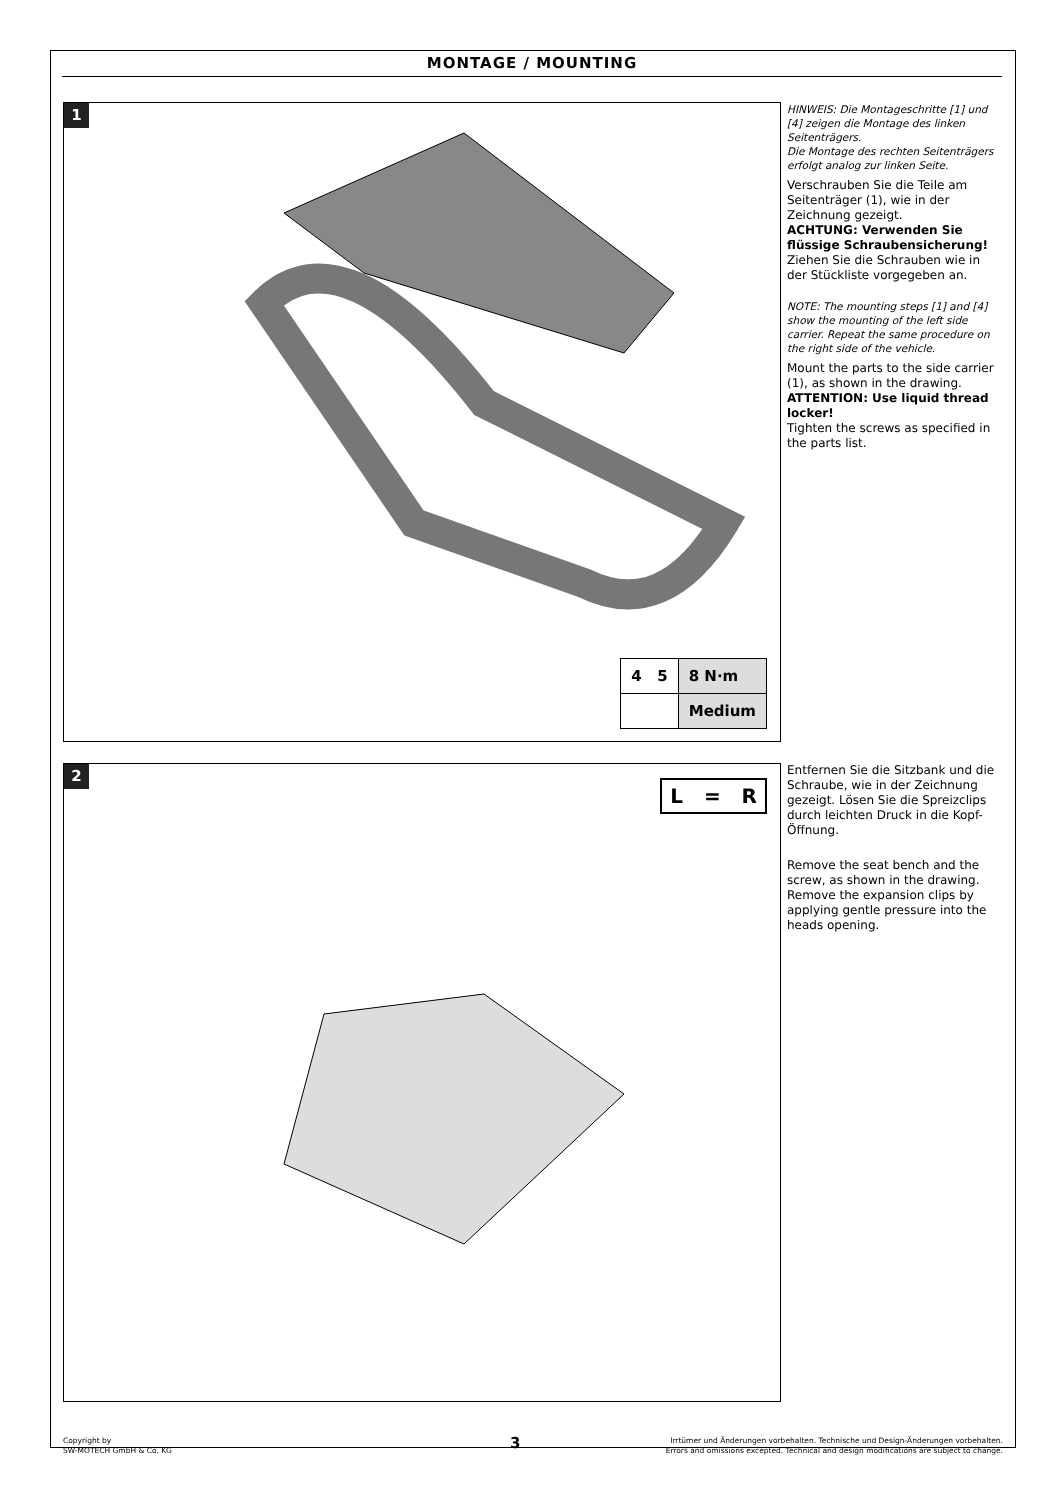MONTAGE / MOUNTING
1
| 4 5 | 8 N·m |
| | Medium |
HINWEIS: Die Montageschritte [1] und [4] zeigen die Montage des linken Seitenträgers.
Die Montage des rechten Seitenträgers erfolgt analog zur linken Seite.
Verschrauben Sie die Teile am Seitenträger (1), wie in der Zeichnung gezeigt.
ACHTUNG: Verwenden Sie flüssige Schraubensicherung!
Ziehen Sie die Schrauben wie in der Stückliste vorgegeben an.
NOTE: The mounting steps [1] and [4] show the mounting of the left side carrier. Repeat the same procedure on the right side of the vehicle.
Mount the parts to the side carrier (1), as shown in the drawing.
ATTENTION: Use liquid thread locker!
Tighten the screws as specified in the parts list.
2
L = R
Entfernen Sie die Sitzbank und die Schraube, wie in der Zeichnung gezeigt. Lösen Sie die Spreizclips durch leichten Druck in die Kopf-Öffnung.
Remove the seat bench and the screw, as shown in the drawing. Remove the expansion clips by applying gentle pressure into the heads opening.
Copyright by
SW-MOTECH GmbH & Co. KG
3
Irrtümer und Änderungen vorbehalten. Technische und Design-Änderungen vorbehalten.
Errors and omissions excepted. Technical and design modifications are subject to change.